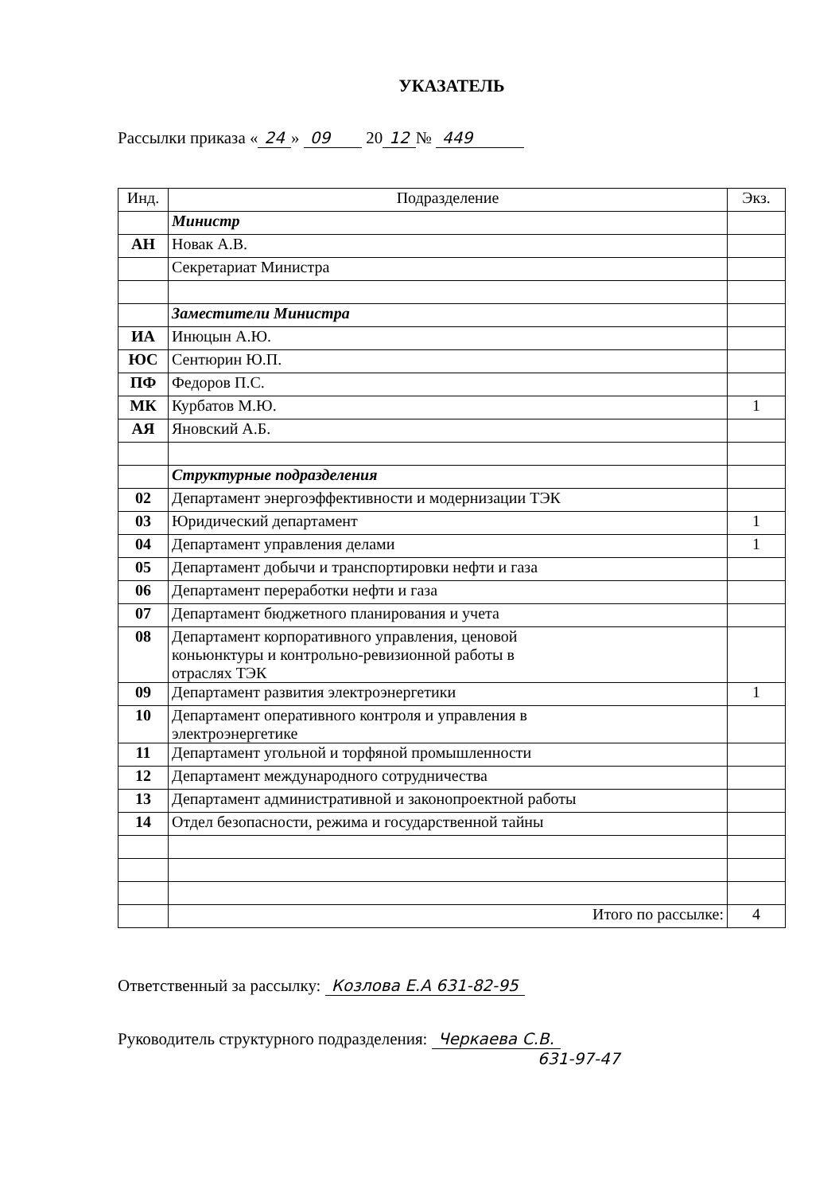УКАЗАТЕЛЬ
Рассылки приказа « 24 » 09 20 12 № 449
| Инд. | Подразделение | Экз. |
| --- | --- | --- |
| | Министр | |
| АН | Новак А.В. | |
| | Секретариат Министра | |
| | Заместители Министра | |
| ИА | Инюцын А.Ю. | |
| ЮС | Сентюрин Ю.П. | |
| ПФ | Федоров П.С. | |
| МК | Курбатов М.Ю. | 1 |
| АЯ | Яновский А.Б. | |
| | Структурные подразделения | |
| 02 | Департамент энергоэффективности и модернизации ТЭК | |
| 03 | Юридический департамент | 1 |
| 04 | Департамент управления делами | 1 |
| 05 | Департамент добычи и транспортировки нефти и газа | |
| 06 | Департамент переработки нефти и газа | |
| 07 | Департамент бюджетного планирования и учета | |
| 08 | Департамент корпоративного управления, ценовой коньюнктуры и контрольно-ревизионной работы в отраслях ТЭК | |
| 09 | Департамент развития электроэнергетики | 1 |
| 10 | Департамент оперативного контроля и управления в электроэнергетике | |
| 11 | Департамент угольной и торфяной промышленности | |
| 12 | Департамент международного сотрудничества | |
| 13 | Департамент административной и законопроектной работы | |
| 14 | Отдел безопасности, режима и государственной тайны | |
| | Итого по рассылке: | 4 |
Ответственный за рассылку: Козлова Е.А 631-82-95
Руководитель структурного подразделения: Черкаева С.В.
631-97-47